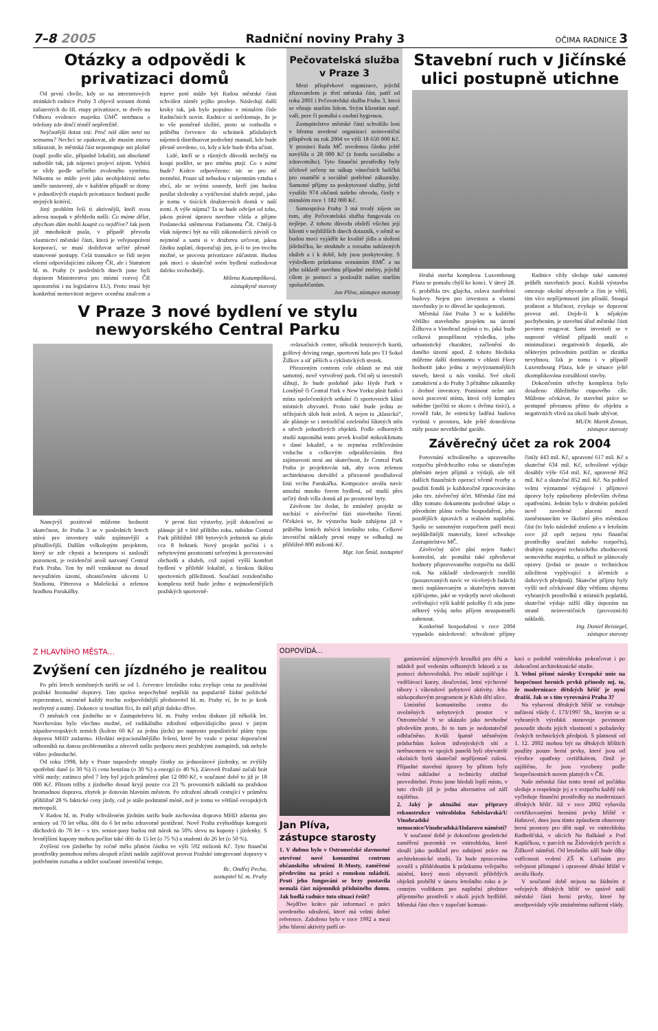7–8 2005
Radniční noviny Prahy 3
OČIMA RADNICE 3
Otázky a odpovědi k privatizaci domů
Od první chvíle, kdy se na internetových stránkách radnice Prahy 3 objevil seznam domů zařazených do III. etapy privatizace, se dveře na Odboru evidence majetku ÚMČ netrhnou a telefony zde drnčí téměř nepřetržitě.
Nejčastější dotaz zní: Proč náš dům není na seznamu? Nechci se opakovat, ale musím znovu zdůraznit, že městská část nepostupuje ani plošně (např. podle ulic, případně lokalit), ani absolutně nahodile tak, jak nájemci projeví zájem. Vybírá se vždy podle určitého zvoleného systému. Někomu se může jevit jako neobjektivní nebo uměle nastavený, ale v každém případě se domy v jednotlivých etapách privatizace hodnotí podle stejných kritérií.
Jiný problém řeší ti aktivnější, kteří svou adresu naopak v přehledu našli: Co máme dělat, abychom dům mohli koupit co nejdříve? Jak jsem již mnohokrát psala, v případě převodu vlastnictví městské části, která je veřejnoprávní korporací, se musí dodržovat určité přesně stanovené postupy. Celá transakce se řídí nejen všemi odpovídajícími zákony ČR, ale i Statutem hl. m. Prahy (v posledních dnech jsme byli dopisem Ministerstva pro místní rozvoj ČR upozorněni i na legislativu EU). Proto musí být konkrétní nemovitost nejprve oceněna znalcem a teprve poté může být Radou městské části schválen záměr jejího prodeje. Následují další kroky tak, jak bylo popsáno v minulém čísle Radničních novin. Radnice si uvědomuje, že je to vše poměrně složité, proto se rozhodla v průběhu července do schránek příslušných nájemců distribuovat podrobný manuál, kde bude přesně uvedeno, co, kdy a kde bude třeba učinit.
Lidé, kteří se z různých důvodů nechtějí na koupi podílet, se pro změnu ptají: Co s námi bude? Krátce odpovězeno: nic se pro ně nezmění. Pouze už nebudou v nájemním vztahu s obcí, ale se svými sousedy, kteří jim budou posílat složenky a vyúčtování služeb stejně, jako je tomu v tisících družstevních domů v naší zemi. A výše nájmu? Ta se bude odvíjet od toho, jakou právní úpravu navrhne vláda a přijme Poslanecká sněmovna Parlamentu ČR. Chtějí-li však nájemci být na vůli zákonodárců závislí co nejméně a sami si v družstvu určovat, jakou částku zaplatí, doporučuji jim, je-li to jen trochu možné, se procesu privatizace zúčastnit. Budou pak moci o skutečně svém bydlení rozhodovat daleko svobodněji.
Milena Kozumplíková,
zástupkyně starosty
Pečovatelská služba v Praze 3
Mezi příspěvkové organizace, jejichž zřizovatelem je třetí městská část, patří od roku 2001 i Pečovatelská služba Praha 3, která se věnuje starším lidem. Svým klientům např. vaří, pere či pomáhá s osobní hygienou.
Zastupitelstvo městské části schválilo loni v březnu uvedené organizaci neinvestiční příspěvek na rok 2004 ve výši 18 650 000 Kč. V prosinci Rada MČ uvedenou částku ještě navýšila o 28 000 Kč (z fondu sociálního a zdravotního). Tyto finanční prostředky byly účelově určeny na nákup vánočních balíčků pro osamělé a sociálně potřebné zákazníky. Samotné příjmy za poskytované služby, jichž využilo 974 občanů našeho obvodu, činily v minulém roce 1 182 000 Kč.
Samospráva Prahy 3 má trvalý zájem na tom, aby Pečovatelská služba fungovala co nejlépe. Z tohoto důvodu obdrží všichni její klienti v nejbližších dnech dotazník, v němž se budou moci vyjádřit ke kvalitě jídla a složení jídelníčku, ke struktuře a rozsahu nabízených služeb a i k době, kdy jsou poskytovány. S výsledkem průzkumu seznámím RMČ a na jeho základě navrhnu případné změny, jejichž cílem je pomoci a posloužit našim starším spoluobčanům.
Jan Plíva, zástupce starosty
V Praze 3 nové bydlení ve stylu newyorského Central Parku
Nanejvýš pozitivně můžeme hodnotit skutečnost, že Praha 3 se v posledních letech stává pro investory stále zajímavější a přitažlivější. Dalším velkolepým projektem, který se zde chystá a bezesporu si zaslouží pozornost, je rezidenční areál nazvaný Central Park Praha. Ten by měl vzniknout na dosud nevyužitém území, ohraničeném ulicemi U Stadionu, Pitterova a Malešická a zelenou hradbou Parukářky.
V první fázi výstavby, jejíž dokončení se plánuje již v létě příštího roku, nabídne Central Park přibližně 180 bytových jednotek na ploše cca 8 hektarů. Nový projekt počítá i s nebytovými prostorami určenými k provozování obchodů a služeb, což zajistí vyšší komfort bydlení v přilehlé lokalitě, a širokou škálou sportovních příležitostí. Součástí rezidenčního komplexu totiž bude jedno z nejmodernějších pražských sportovně-
-relaxačních center, několik tenisových kurtů, golfový driving range, sportovní hala pro TJ Sokol Žižkov a síť pěších a cyklistických stezek.
Přirozeným centrem celé oblasti se má stát samotný, nově vytvořený park. Od něj si investoři slibují, že bude podobně jako Hyde Park v Londýně či Central Park v New Yorku plnit funkci místa společenských setkání či sportovních klání místních obyvatel. Proto také bude jednu ze stěžejních úloh hrát zeleň. A nejen ta „klasická“, ale plánuje se i netradiční ozelenění šikmých stěn a střech jednotlivých objektů. Podle odborných studií napomáhá tento prvek kvalitě mikroklimatu v dané lokalitě, a to zejména zvlhčováním vzduchu a celkovým odprašňováním. Bez zajímavosti není ani skutečnost, že Central Park Praha je projektován tak, aby svou zelenou architekturou dotvářel a přirozeně prodlužoval linii vrchu Parukářka. Kompozice areálu navíc umožní mnoho forem bydlení, od studií přes určitý druh villa domů až po prostorné byty.
Závěrem lze dodat, že zmíněný projekt se nachází v závěrečné fázi stavebního řízení. Očekává se, že výstavba bude zahájena již v průběhu letních měsíců letošního roku. Celkové investiční náklady první etapy se odhadují na přibližně 800 milionů Kč.
Mgr. Jan Šmíd, zastupitel
Stavební ruch v Jičínské ulici postupně utichne
Hrubá stavba komplexu Luxembourg Plaza se pomalu chýlí ke konci. V úterý 28. 6. proběhla tzv. glajcha, oslava zastřešení budovy. Nejen pro investora a vlastní stavebníky je to důvod ke spokojenosti.
Městská část Praha 3 se u každého většího stavebního projektu na území Žižkova a Vinohrad zajímá o to, jaká bude celková prospěšnost výsledku, jeho urbanistický charakter, začlenění do daného území apod. Z tohoto hlediska můžeme další dominantu v oblasti Flory hodnotit jako jednu z nejvýznamnějších staveb, která u nás vzniká. Své okolí zatraktivní a do Prahy 3 přitáhne zákazníky i drobné investory. Pominout nelze ani nová pracovní místa, která celý komplex nabídne (počítá se skoro s dvěma tisíci), a rovněž fakt, že esteticky laděná budova vyrůstá v prostoru, kde ještě donedávna stály pouze nevzhledné garáže.
Radnice vždy sleduje také samotný průběh stavebních prací. Každá výstavba omezuje okolní obyvatele a čím je větší, tím více nepříjemností jim přináší. Stoupá prašnost a hlučnost, zvyšuje se dopravní provoz atd. Dojde-li k nějakým pochybením, je stavební úřad městské části povinen reagovat. Sami investoři se v naprosté většině případů snaží o minimalizaci negativních dopadů, ale některým průvodním potížím se zkrátka nevyhnou. Tak je tomu i v případě Luxembourg Plaza, kde je situace ještě zkomplikována rozsáhlostí stavby.
Dokončením střechy komplexu bylo dosaženo důležitého etapového cíle. Můžeme očekávat, že stavební práce se postupně přesunou přímo do objektu a negativních vlivů na okolí bude ubývat.
MUDr. Marek Zeman,
zástupce starosty
Závěrečný účet za rok 2004
Porovnání schváleného a upraveného rozpočtu předchozího roku se skutečným plněním nejen příjmů a výdajů, ale též dalších finančních operací včetně tvorby a použití fondů je každoročně zpracováváno jako tzv. závěrečný účet. Městská část má díky tomuto dokumentu podrobné údaje o původním plánu svého hospodaření, jeho pozdějších úpravách a reálném naplnění. Spolu se samotným rozpočtem patří mezi nejdůležitější materiály, které schvaluje Zastupitelstvo MČ.
Závěrečný účet plní nejen funkci kontrolní, ale pomáhá také zpřesňovat hodnoty připravovaného rozpočtu na další rok. Na základě sledovaných rozdílů (posuzovaných navíc ve víceletých řadách) mezi naplánovaným a skutečným stavem zjišťujeme, jaké se vyskytly nové okolnosti ovlivňující výši každé položky či zda jsme některý výdaj nebo příjem nezapomněli zahrnout.
Konkrétně hospodaření v roce 2004 vypadalo následovně: schválené příjmy činily 443 mil. Kč, upravené 617 mil. Kč a skutečné 634 mil. Kč, schválené výdaje dosáhly výše 654 mil. Kč, upravené 862 mil. Kč a skutečné 852 mil. Kč. Na pohled velmi významné výdajové i příjmové úpravy byly způsobeny především dvěma opatřeními. Jedním bylo v druhém pololetí nově zavedené placení mezd zaměstnancům ve školství přes městskou část (to bylo následně zrušeno a v letošním roce již opět nejsou tyto finanční prostředky součástí našeho rozpočtu), druhým zapojení technického zhodnocení nemovitého majetku, u něhož se plánovaly opravy (jedná se pouze o technickou záležitost vyplývající z účetních a daňových předpisů). Skutečné příjmy byly vyšší než očekávané díky většímu objemu vybraných prostředků z místních poplatků, skutečné výdaje nižší díky úsporám na straně neinvestičních (provozních) nákladů.
Ing. Daniel Reisiegel,
zástupce starosty
Z HLAVNÍHO MĚSTA...
Zvýšení cen jízdného je realitou
Po pěti letech neměnných tarifů se od 1. července letošního roku zvyšuje cena za používání pražské hromadné dopravy. Tato zpráva nepochybně nepřidá na popularitě žádné politické reprezentaci, nicméně každý trochu zodpovědnější představitel hl. m. Prahy ví, že to je krok nezbytný a nutný. Dokonce si troufám říci, že měl přijít daleko dříve.
O změnách cen jízdného se v Zastupitelstvu hl. m. Prahy vedou diskuse již několik let. Navrhováno bylo všechno možné, od radikálního zdražení odpovídajícího praxi v jiným západoevropských zemích (kolem 60 Kč za jednu jízdu) po naprosto populistické plány typu doprava MHD zadarmo. Hledání nejracionálnějšího řešení, které by vzalo v potaz doporučení odborníků na danou problematiku a zároveň našlo podporu mezi pražskými zastupiteli, tak nebylo vůbec jednoduché.
Od roku 1998, kdy v Praze naposledy stouply částky za jednorázové jízdenky, se zvýšily spotřební daně (o 30 %) či cena benzínu (o 30 %) a energií (o 40 %). Zároveň Pražané začali brát větší mzdy: zatímco před 7 lety byl jejich průměrný plat 12 000 Kč, v současné době to již je 18 000 Kč. Přitom tržby z jízdného dosud kryjí pouze cca 23 % provozních nákladů na pražskou hromadnou dopravu, zbytek je dotován hlavním městem. Po zdražení uhradí cestující v průměru přibližně 28 % faktické ceny jízdy, což je stále podstatně méně, než je tomu ve většině evropských metropolí.
V Radou hl. m. Prahy schváleném jízdním tarifu bude zachována doprava MHD zdarma pro seniory od 70 let věku, děti do 6 let nebo zdravotně postižené. Nově Praha zvýhodňuje kategorii důchodců do 70 let – s tzv. senior-pasy budou mít nárok na 50% slevu na kupony i jízdenky. S levnějšími kupony mohou počítat také děti do 15 let (o 75 %) a studenti do 26 let (o 50 %).
Zvýšení cen jízdného by ročně mělo přinést částku ve výši 592 milionů Kč. Tyto finanční prostředky pomohou městu alespoň zčásti nadále zajišťovat provoz Pražské integrované dopravy v potřebném rozsahu a udržet současné investiční tempo.
Bc. Ondřej Pecha,
zastupitel hl. m. Prahy
ODPOVÍDÁ...
Jan Plíva,
zástupce starosty
1. V dubnu bylo v Ostromečské slavnostně otevřené nové komunitní centrum občanského sdružení R-Mosty, zaměřené především na práci s romskou mládeží. Proti jeho fungování se brzy postavila nemalá část nájemníků příslušného domu. Jak hodlá radnice tuto situaci řešit?
Nejdříve krátce pár informací o práci uvedeného sdružení, které má velmi dobré reference. Založeno bylo v roce 1992 a mezi jeho hlavní aktivity patří or-
ganizování zájmových kroužků pro děti a mládež pod vedením odborných lektorů a za pomoci dobrovolníků. Pro mladé zajišťuje i vzdělávací kurzy, doučování, letní výchovné tábory i víkendové pobytové aktivity. Jeho nízkoprahovým programem je Klub dětí ulice.
Umístění komunitního centra do uvolněných nebytových prostor v Ostromečské 9 se ukázalo jako nevhodné především proto, že to tam je nedostatečně odhlučněno. Kvůli špatně utěsněným průduchům kolem inženýrských sítí a netěsnostem ve spojích panelů byli obyvatelé okolních bytů skutečně nepříjemně rušeni. Případné stavební úpravy by přitom byly velmi nákladné a technicky obtížně proveditelné. Proto jsme hledali lepší místo, v tuto chvíli již je jedna alternativa od září zajištěna.
2. Jaký je aktuální stav přípravy rekonstrukce vnitrobloku Soběslavská/U Vinohradské nemocnice/Vinohradská/Holarovo náměstí?
V současné době je dokončeno geodetické zaměření pozemků ve vnitrobloku, které slouží jako podklad pro zahájení práce na architektonické studii. Ta bude zpracována rovněž s přihlédnutím k průzkumu veřejného mínění, který mezi obyvateli přilehlých objektů proběhl v únoru letošního roku a je cenným vodítkem pro naplnění představ příjemného prostředí v okolí jejich bydliště. Městská část chce v započaté komuni-
kaci o podobě vnitrobloku pokračovat i po dokončení architektonické studie.
3. Velmi přísné nároky Evropské unie na bezpečnost herních prvků přinesly mj. to, že modernizace dětských hřišť je nyní dražší. Jak se s tím vyrovnává Praha 3?
Na vybavení dětských hřišť se vztahuje nařízení vlády č. 173/1997 Sb., kterým se u vybraných výrobků stanovuje povinnost posoudit shodu jejich vlastností s požadavky českých technických předpisů. S platností od 1. 12. 2002 mohou být na dětských hřištích použity pouze herní prvky, které jsou od výrobce opatřeny certifikátem, čímž je zajištěno, že jsou vyrobeny podle bezpečnostních norem platných v ČR.
Naše městská část tento trend od počátku sleduje a respektuje jej a v rozpočtu každý rok vyčleňuje finanční prostředky na modernizaci dětských hřišť. Již v roce 2002 vybavila certifikovanými herními prvky hřiště v Habrové, dnes jsou tímto způsobem obnoveny herní prostory pro děti např. ve vnitrobloku Radhošťská, v ulicích Na Balkáně a Pod Kapličkou, v parcích na Židovských pecích a Žižkově náměstí. Od letošního září bude díky vstřícnosti vedení ZŠ K Lučinám pro veřejnost přístupné i opravené dětské hřiště v areálu školy.
V současné době nejsou na žádném z veřejných dětských hřišť ve správě naší městské části herní prvky, které by neodpovídaly výše zmíněnému nařízení vlády.